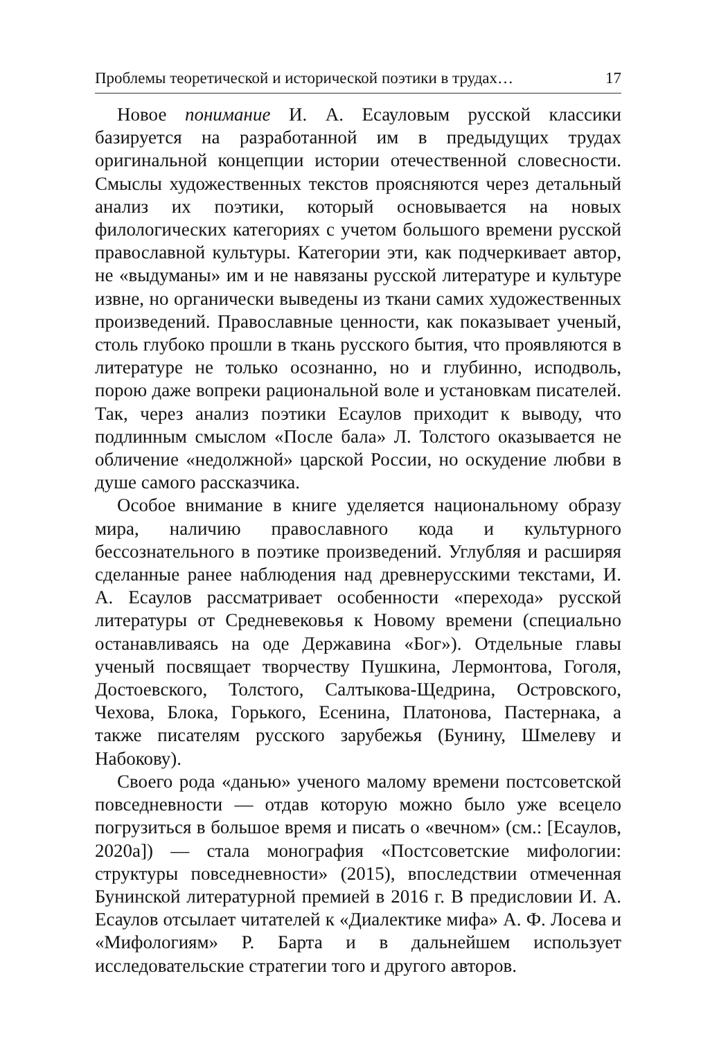Проблемы теоретической и исторической поэтики в трудах… 17
Новое понимание И. А. Есауловым русской классики базируется на разработанной им в предыдущих трудах оригинальной концепции истории отечественной словесности. Смыслы художественных текстов проясняются через детальный анализ их поэтики, который основывается на новых филологических категориях с учетом большого времени русской православной культуры. Категории эти, как подчеркивает автор, не «выдуманы» им и не навязаны русской литературе и культуре извне, но органически выведены из ткани самих художественных произведений. Православные ценности, как показывает ученый, столь глубоко прошли в ткань русского бытия, что проявляются в литературе не только осознанно, но и глубинно, исподволь, порою даже вопреки рациональной воле и установкам писателей. Так, через анализ поэтики Есаулов приходит к выводу, что подлинным смыслом «После бала» Л. Толстого оказывается не обличение «недолжной» царской России, но оскудение любви в душе самого рассказчика.
Особое внимание в книге уделяется национальному образу мира, наличию православного кода и культурного бессознательного в поэтике произведений. Углубляя и расширяя сделанные ранее наблюдения над древнерусскими текстами, И. А. Есаулов рассматривает особенности «перехода» русской литературы от Средневековья к Новому времени (специально останавливаясь на оде Державина «Бог»). Отдельные главы ученый посвящает творчеству Пушкина, Лермонтова, Гоголя, Достоевского, Толстого, Салтыкова-Щедрина, Островского, Чехова, Блока, Горького, Есенина, Платонова, Пастернака, а также писателям русского зарубежья (Бунину, Шмелеву и Набокову).
Своего рода «данью» ученого малому времени постсоветской повседневности — отдав которую можно было уже всецело погрузиться в большое время и писать о «вечном» (см.: [Есаулов, 2020а]) — стала монография «Постсоветские мифологии: структуры повседневности» (2015), впоследствии отмеченная Бунинской литературной премией в 2016 г. В предисловии И. А. Есаулов отсылает читателей к «Диалектике мифа» А. Ф. Лосева и «Мифологиям» Р. Барта и в дальнейшем использует исследовательские стратегии того и другого авторов.